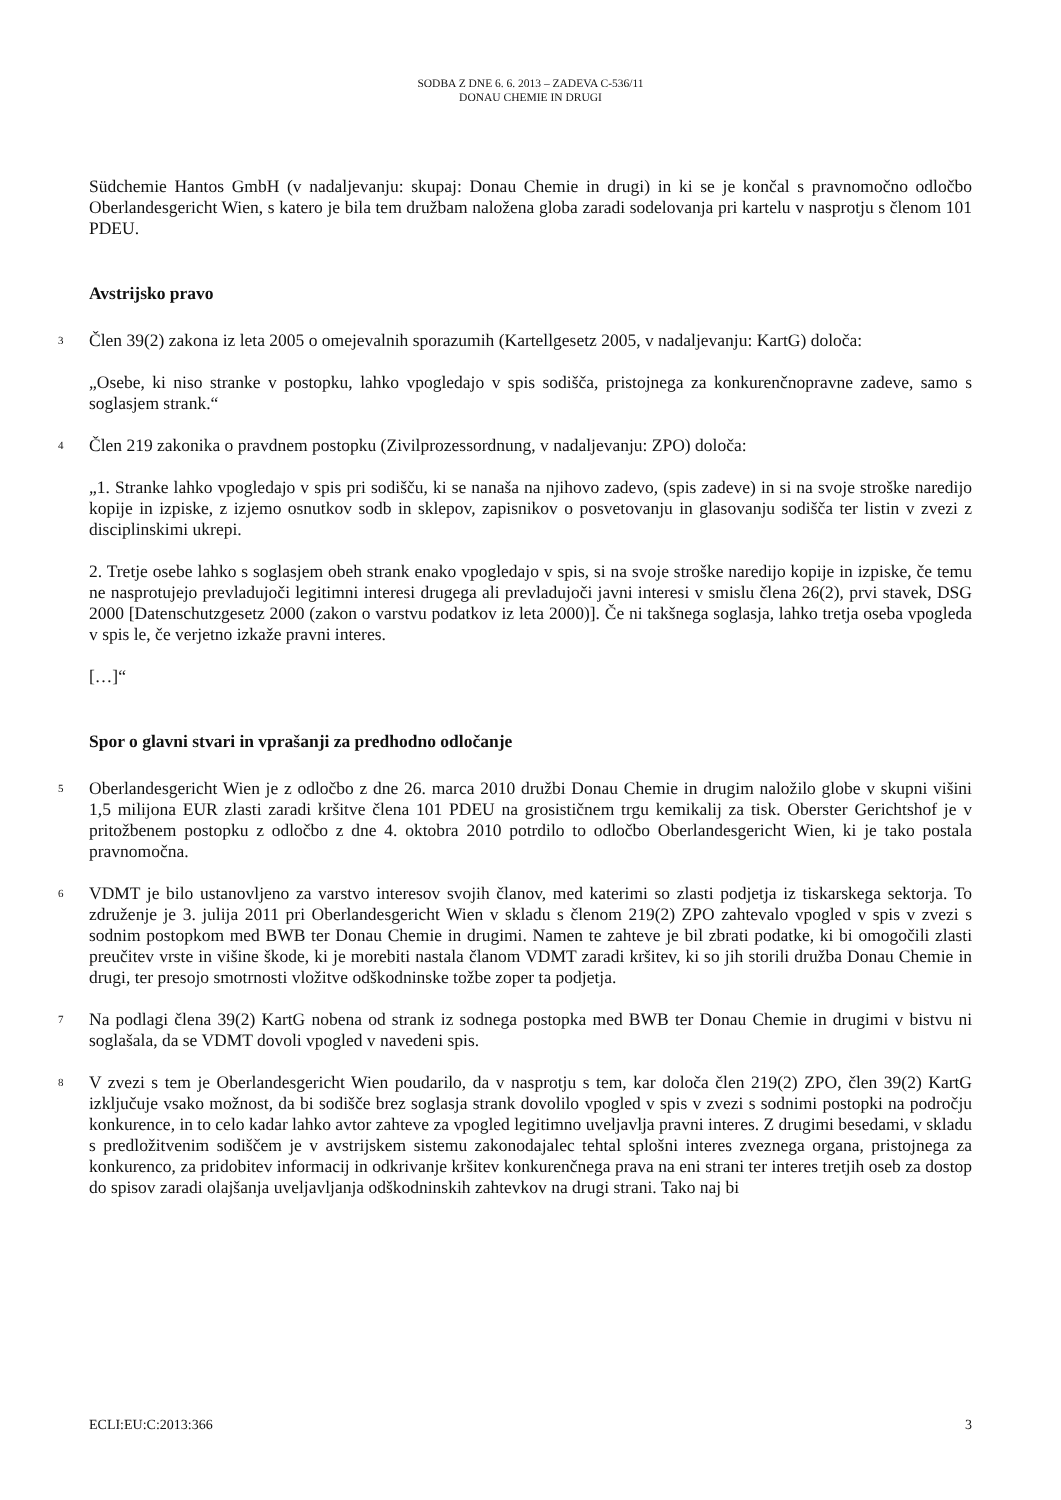SODBA Z DNE 6. 6. 2013 – ZADEVA C-536/11
DONAU CHEMIE IN DRUGI
Südchemie Hantos GmbH (v nadaljevanju: skupaj: Donau Chemie in drugi) in ki se je končal s pravnomočno odločbo Oberlandesgericht Wien, s katero je bila tem družbam naložena globa zaradi sodelovanja pri kartelu v nasprotju s členom 101 PDEU.
Avstrijsko pravo
3
Člen 39(2) zakona iz leta 2005 o omejevalnih sporazumih (Kartellgesetz 2005, v nadaljevanju: KartG) določa:
„Osebe, ki niso stranke v postopku, lahko vpogledajo v spis sodišča, pristojnega za konkurenčnopravne zadeve, samo s soglasjem strank.“
4
Člen 219 zakonika o pravdnem postopku (Zivilprozessordnung, v nadaljevanju: ZPO) določa:
„1. Stranke lahko vpogledajo v spis pri sodišču, ki se nanaša na njihovo zadevo, (spis zadeve) in si na svoje stroške naredijo kopije in izpiske, z izjemo osnutkov sodb in sklepov, zapisnikov o posvetovanju in glasovanju sodišča ter listin v zvezi z disciplinskimi ukrepi.
2. Tretje osebe lahko s soglasjem obeh strank enako vpogledajo v spis, si na svoje stroške naredijo kopije in izpiske, če temu ne nasprotujejo prevladujoči legitimni interesi drugega ali prevladujoči javni interesi v smislu člena 26(2), prvi stavek, DSG 2000 [Datenschutzgesetz 2000 (zakon o varstvu podatkov iz leta 2000)]. Če ni takšnega soglasja, lahko tretja oseba vpogleda v spis le, če verjetno izkaže pravni interes.
[…]“
Spor o glavni stvari in vprašanji za predhodno odločanje
5
Oberlandesgericht Wien je z odločbo z dne 26. marca 2010 družbi Donau Chemie in drugim naložilo globe v skupni višini 1,5 milijona EUR zlasti zaradi kršitve člena 101 PDEU na grosističnem trgu kemikalij za tisk. Oberster Gerichtshof je v pritožbenem postopku z odločbo z dne 4. oktobra 2010 potrdilo to odločbo Oberlandesgericht Wien, ki je tako postala pravnomočna.
6
VDMT je bilo ustanovljeno za varstvo interesov svojih članov, med katerimi so zlasti podjetja iz tiskarskega sektorja. To združenje je 3. julija 2011 pri Oberlandesgericht Wien v skladu s členom 219(2) ZPO zahtevalo vpogled v spis v zvezi s sodnim postopkom med BWB ter Donau Chemie in drugimi. Namen te zahteve je bil zbrati podatke, ki bi omogočili zlasti preučitev vrste in višine škode, ki je morebiti nastala članom VDMT zaradi kršitev, ki so jih storili družba Donau Chemie in drugi, ter presojo smotrnosti vložitve odškodninske tožbe zoper ta podjetja.
7
Na podlagi člena 39(2) KartG nobena od strank iz sodnega postopka med BWB ter Donau Chemie in drugimi v bistvu ni soglašala, da se VDMT dovoli vpogled v navedeni spis.
8
V zvezi s tem je Oberlandesgericht Wien poudarilo, da v nasprotju s tem, kar določa člen 219(2) ZPO, člen 39(2) KartG izključuje vsako možnost, da bi sodišče brez soglasja strank dovolilo vpogled v spis v zvezi s sodnimi postopki na področju konkurence, in to celo kadar lahko avtor zahteve za vpogled legitimno uveljavlja pravni interes. Z drugimi besedami, v skladu s predložitvenim sodiščem je v avstrijskem sistemu zakonodajalec tehtal splošni interes zveznega organa, pristojnega za konkurenco, za pridobitev informacij in odkrivanje kršitev konkurenčnega prava na eni strani ter interes tretjih oseb za dostop do spisov zaradi olajšanja uveljavljanja odškodninskih zahtevkov na drugi strani. Tako naj bi
ECLI:EU:C:2013:366 3